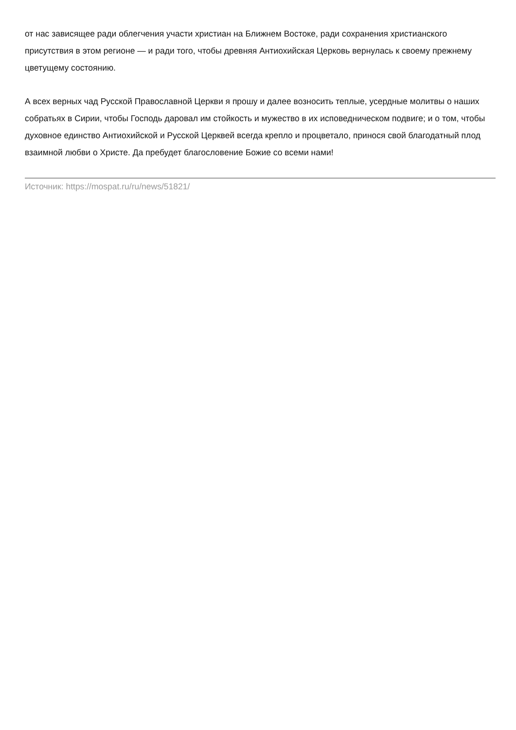от нас зависящее ради облегчения участи христиан на Ближнем Востоке, ради сохранения христианского присутствия в этом регионе — и ради того, чтобы древняя Антиохийская Церковь вернулась к своему прежнему цветущему состоянию.
А всех верных чад Русской Православной Церкви я прошу и далее возносить теплые, усердные молитвы о наших собратьях в Сирии, чтобы Господь даровал им стойкость и мужество в их исповедническом подвиге; и о том, чтобы духовное единство Антиохийской и Русской Церквей всегда крепло и процветало, принося свой благодатный плод взаимной любви о Христе. Да пребудет благословение Божие со всеми нами!
Источник: https://mospat.ru/ru/news/51821/